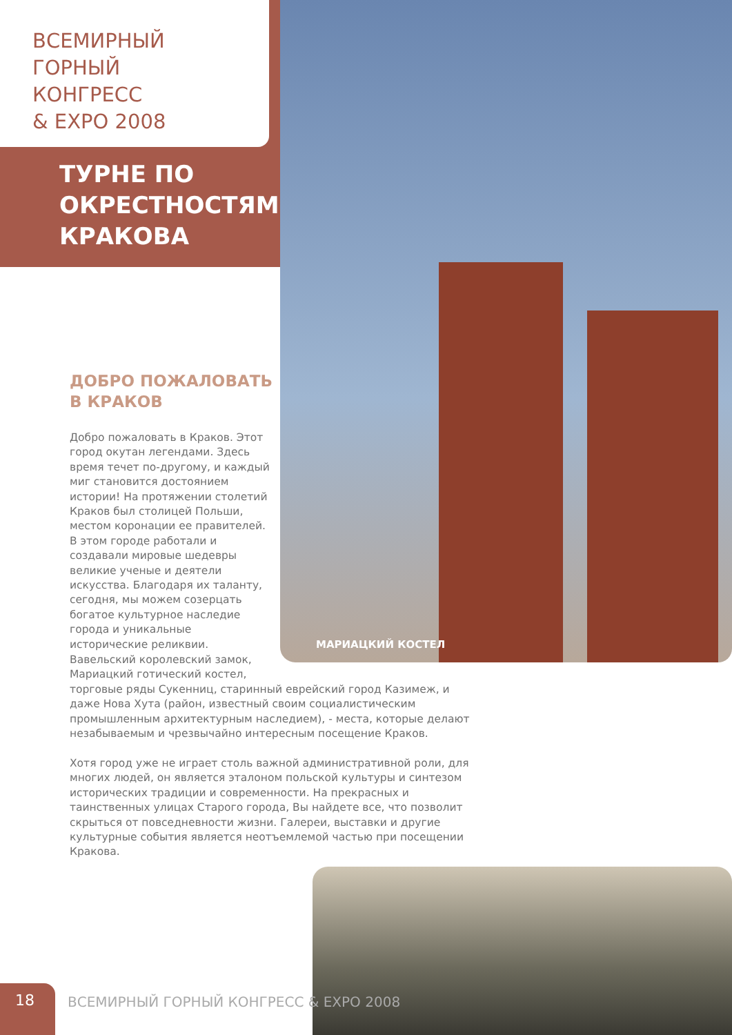ВСЕМИРНЫЙ
ГОРНЫЙ
КОНГРЕСС
& EXPO 2008
ТУРНЕ ПО
ОКРЕСТНОСТЯМ
КРАКОВА
ДОБРО ПОЖАЛОВАТЬ
В КРАКОВ
МАРИАЦКИЙ КОСТЕЛ
Добро пожаловать в Краков. Этот город окутан легендами. Здесь время течет по-другому, и каждый миг становится достоянием истории! На протяжении столетий Краков был столицей Польши, местом коронации ее правителей. В этом городе работали и создавали мировые шедевры великие ученые и деятели искусства. Благодаря их таланту, сегодня, мы можем созерцать богатое культурное наследие города и уникальные исторические реликвии.
Вавельский королевский замок,
Мариацкий готический костел,
торговые ряды Сукенниц, старинный еврейский город Казимеж, и даже Нова Хута (район, известный своим социалистическим промышленным архитектурным наследием), - места, которые делают незабываемым и чрезвычайно интересным посещение Краков.
Хотя город уже не играет столь важной административной роли, для многих людей, он является эталоном польской культуры и синтезом исторических традиции и современности. На прекрасных и таинственных улицах Старого города, Вы найдете все, что позволит скрыться от повседневности жизни. Галереи, выставки и другие культурные события является неотъемлемой частью при посещении Кракова.
18
ВСЕМИРНЫЙ ГОРНЫЙ КОНГРЕСС & EXPO 2008